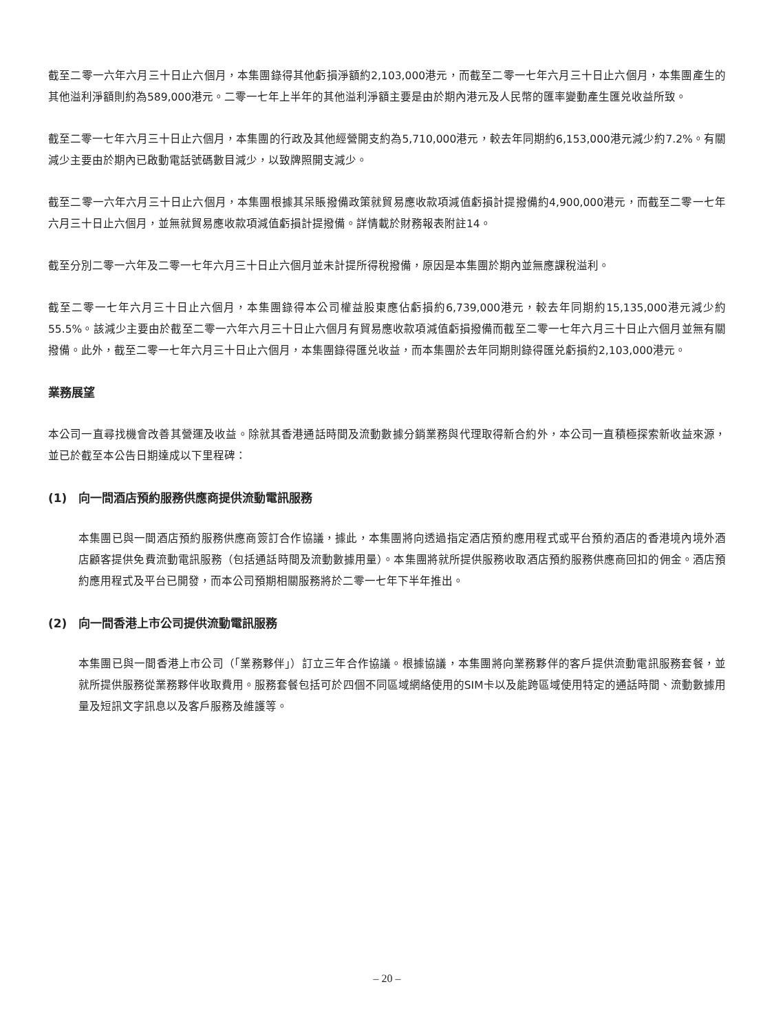截至二零一六年六月三十日止六個月，本集團錄得其他虧損淨額約2,103,000港元，而截至二零一七年六月三十日止六個月，本集團產生的其他溢利淨額則約為589,000港元。二零一七年上半年的其他溢利淨額主要是由於期內港元及人民幣的匯率變動產生匯兑收益所致。
截至二零一七年六月三十日止六個月，本集團的行政及其他經營開支約為5,710,000港元，較去年同期約6,153,000港元減少約7.2%。有關減少主要由於期內已啟動電話號碼數目減少，以致牌照開支減少。
截至二零一六年六月三十日止六個月，本集團根據其呆賬撥備政策就貿易應收款項減值虧損計提撥備約4,900,000港元，而截至二零一七年六月三十日止六個月，並無就貿易應收款項減值虧損計提撥備。詳情載於財務報表附註14。
截至分別二零一六年及二零一七年六月三十日止六個月並未計提所得稅撥備，原因是本集團於期內並無應課稅溢利。
截至二零一七年六月三十日止六個月，本集團錄得本公司權益股東應佔虧損約6,739,000港元，較去年同期約15,135,000港元減少約55.5%。該減少主要由於截至二零一六年六月三十日止六個月有貿易應收款項減值虧損撥備而截至二零一七年六月三十日止六個月並無有關撥備。此外，截至二零一七年六月三十日止六個月，本集團錄得匯兑收益，而本集團於去年同期則錄得匯兑虧損約2,103,000港元。
業務展望
本公司一直尋找機會改善其營運及收益。除就其香港通話時間及流動數據分銷業務與代理取得新合約外，本公司一直積極探索新收益來源，並已於截至本公告日期達成以下里程碑：
(1) 向一間酒店預約服務供應商提供流動電訊服務
本集團已與一間酒店預約服務供應商簽訂合作協議，據此，本集團將向透過指定酒店預約應用程式或平台預約酒店的香港境內境外酒店顧客提供免費流動電訊服務（包括通話時間及流動數據用量）。本集團將就所提供服務收取酒店預約服務供應商回扣的佣金。酒店預約應用程式及平台已開發，而本公司預期相關服務將於二零一七年下半年推出。
(2) 向一間香港上市公司提供流動電訊服務
本集團已與一間香港上市公司（「業務夥伴」）訂立三年合作協議。根據協議，本集團將向業務夥伴的客戶提供流動電訊服務套餐，並就所提供服務從業務夥伴收取費用。服務套餐包括可於四個不同區域網絡使用的SIM卡以及能跨區域使用特定的通話時間、流動數據用量及短訊文字訊息以及客戶服務及維護等。
– 20 –